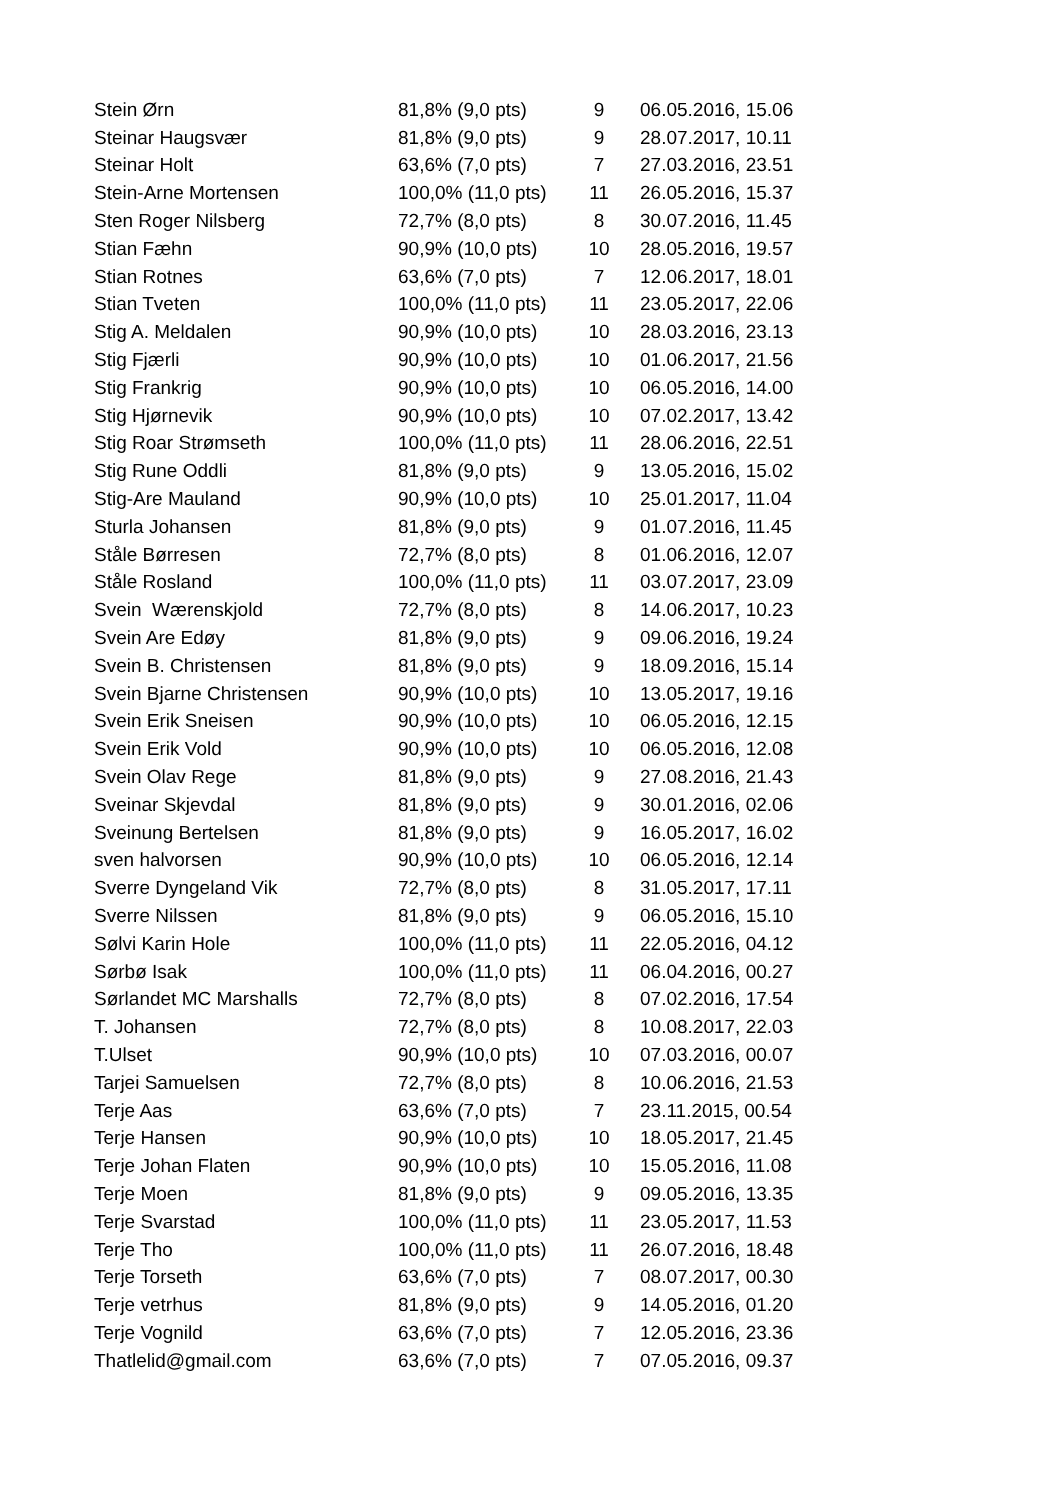| Stein Ørn | 81,8% (9,0 pts) | 9 | 06.05.2016, 15.06 |
| Steinar Haugsvær | 81,8% (9,0 pts) | 9 | 28.07.2017, 10.11 |
| Steinar Holt | 63,6% (7,0 pts) | 7 | 27.03.2016, 23.51 |
| Stein-Arne Mortensen | 100,0% (11,0 pts) | 11 | 26.05.2016, 15.37 |
| Sten Roger Nilsberg | 72,7% (8,0 pts) | 8 | 30.07.2016, 11.45 |
| Stian Fæhn | 90,9% (10,0 pts) | 10 | 28.05.2016, 19.57 |
| Stian Rotnes | 63,6% (7,0 pts) | 7 | 12.06.2017, 18.01 |
| Stian Tveten | 100,0% (11,0 pts) | 11 | 23.05.2017, 22.06 |
| Stig A. Meldalen | 90,9% (10,0 pts) | 10 | 28.03.2016, 23.13 |
| Stig Fjærli | 90,9% (10,0 pts) | 10 | 01.06.2017, 21.56 |
| Stig Frankrig | 90,9% (10,0 pts) | 10 | 06.05.2016, 14.00 |
| Stig Hjørnevik | 90,9% (10,0 pts) | 10 | 07.02.2017, 13.42 |
| Stig Roar Strømseth | 100,0% (11,0 pts) | 11 | 28.06.2016, 22.51 |
| Stig Rune Oddli | 81,8% (9,0 pts) | 9 | 13.05.2016, 15.02 |
| Stig-Are Mauland | 90,9% (10,0 pts) | 10 | 25.01.2017, 11.04 |
| Sturla Johansen | 81,8% (9,0 pts) | 9 | 01.07.2016, 11.45 |
| Ståle Børresen | 72,7% (8,0 pts) | 8 | 01.06.2016, 12.07 |
| Ståle Rosland | 100,0% (11,0 pts) | 11 | 03.07.2017, 23.09 |
| Svein Wærenskjold | 72,7% (8,0 pts) | 8 | 14.06.2017, 10.23 |
| Svein Are Edøy | 81,8% (9,0 pts) | 9 | 09.06.2016, 19.24 |
| Svein B. Christensen | 81,8% (9,0 pts) | 9 | 18.09.2016, 15.14 |
| Svein Bjarne Christensen | 90,9% (10,0 pts) | 10 | 13.05.2017, 19.16 |
| Svein Erik Sneisen | 90,9% (10,0 pts) | 10 | 06.05.2016, 12.15 |
| Svein Erik Vold | 90,9% (10,0 pts) | 10 | 06.05.2016, 12.08 |
| Svein Olav Rege | 81,8% (9,0 pts) | 9 | 27.08.2016, 21.43 |
| Sveinar Skjevdal | 81,8% (9,0 pts) | 9 | 30.01.2016, 02.06 |
| Sveinung Bertelsen | 81,8% (9,0 pts) | 9 | 16.05.2017, 16.02 |
| sven halvorsen | 90,9% (10,0 pts) | 10 | 06.05.2016, 12.14 |
| Sverre Dyngeland Vik | 72,7% (8,0 pts) | 8 | 31.05.2017, 17.11 |
| Sverre Nilssen | 81,8% (9,0 pts) | 9 | 06.05.2016, 15.10 |
| Sølvi Karin Hole | 100,0% (11,0 pts) | 11 | 22.05.2016, 04.12 |
| Sørbø Isak | 100,0% (11,0 pts) | 11 | 06.04.2016, 00.27 |
| Sørlandet MC Marshalls | 72,7% (8,0 pts) | 8 | 07.02.2016, 17.54 |
| T. Johansen | 72,7% (8,0 pts) | 8 | 10.08.2017, 22.03 |
| T.Ulset | 90,9% (10,0 pts) | 10 | 07.03.2016, 00.07 |
| Tarjei Samuelsen | 72,7% (8,0 pts) | 8 | 10.06.2016, 21.53 |
| Terje Aas | 63,6% (7,0 pts) | 7 | 23.11.2015, 00.54 |
| Terje Hansen | 90,9% (10,0 pts) | 10 | 18.05.2017, 21.45 |
| Terje Johan Flaten | 90,9% (10,0 pts) | 10 | 15.05.2016, 11.08 |
| Terje Moen | 81,8% (9,0 pts) | 9 | 09.05.2016, 13.35 |
| Terje Svarstad | 100,0% (11,0 pts) | 11 | 23.05.2017, 11.53 |
| Terje Tho | 100,0% (11,0 pts) | 11 | 26.07.2016, 18.48 |
| Terje Torseth | 63,6% (7,0 pts) | 7 | 08.07.2017, 00.30 |
| Terje vetrhus | 81,8% (9,0 pts) | 9 | 14.05.2016, 01.20 |
| Terje Vognild | 63,6% (7,0 pts) | 7 | 12.05.2016, 23.36 |
| Thatlelid@gmail.com | 63,6% (7,0 pts) | 7 | 07.05.2016, 09.37 |